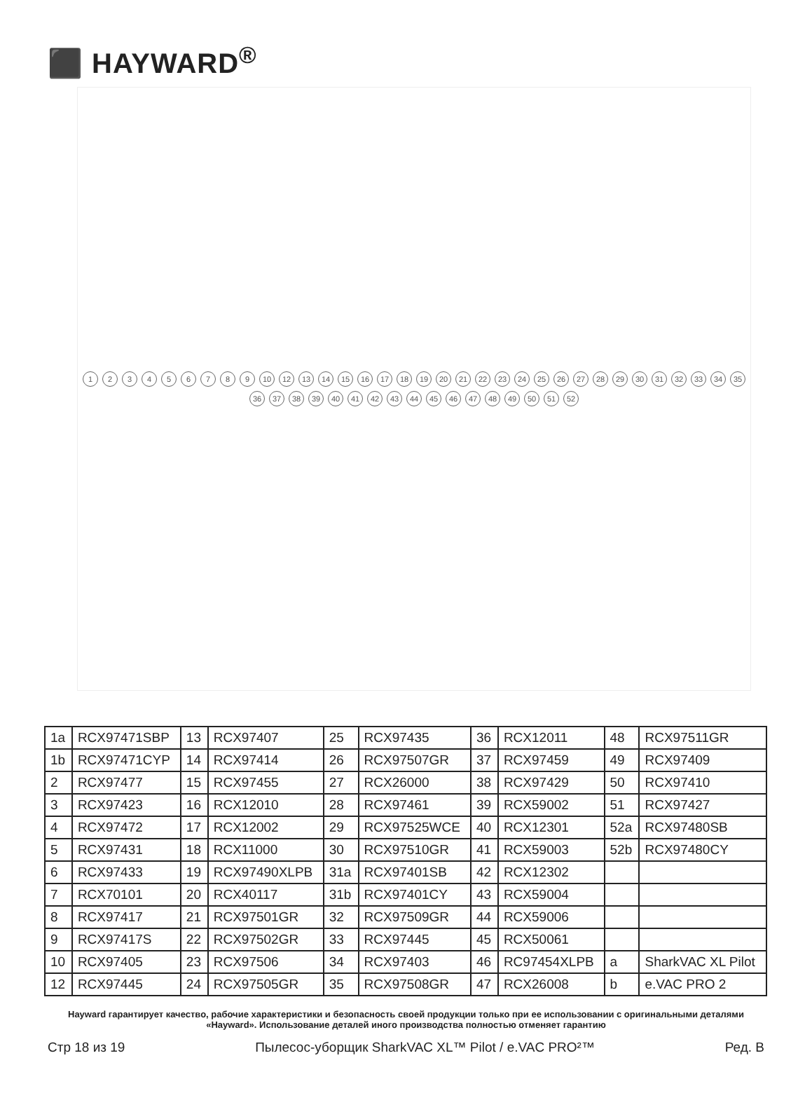⬛ HAYWARD<sup>®</sup>
123456789 10 12 13 14 15 16 17 18 19 20 21 22 23 24 25 26 27 28 29 30 31 32 33 34 35 36 37 38 39 40 41 42 43 44 45 46 47 48 49 50 51 52
| 1a | RCX97471SBP | 13 | RCX97407 | 25 | RCX97435 | 36 | RCX12011 | 48 | RCX97511GR |
| 1b | RCX97471CYP | 14 | RCX97414 | 26 | RCX97507GR | 37 | RCX97459 | 49 | RCX97409 |
| 2 | RCX97477 | 15 | RCX97455 | 27 | RCX26000 | 38 | RCX97429 | 50 | RCX97410 |
| 3 | RCX97423 | 16 | RCX12010 | 28 | RCX97461 | 39 | RCX59002 | 51 | RCX97427 |
| 4 | RCX97472 | 17 | RCX12002 | 29 | RCX97525WCE | 40 | RCX12301 | 52a | RCX97480SB |
| 5 | RCX97431 | 18 | RCX11000 | 30 | RCX97510GR | 41 | RCX59003 | 52b | RCX97480CY |
| 6 | RCX97433 | 19 | RCX97490XLPB | 31a | RCX97401SB | 42 | RCX12302 | | |
| 7 | RCX70101 | 20 | RCX40117 | 31b | RCX97401CY | 43 | RCX59004 | | |
| 8 | RCX97417 | 21 | RCX97501GR | 32 | RCX97509GR | 44 | RCX59006 | | |
| 9 | RCX97417S | 22 | RCX97502GR | 33 | RCX97445 | 45 | RCX50061 | | |
| 10 | RCX97405 | 23 | RCX97506 | 34 | RCX97403 | 46 | RC97454XLPB | a | SharkVAC XL Pilot |
| 12 | RCX97445 | 24 | RCX97505GR | 35 | RCX97508GR | 47 | RCX26008 | b | e.VAC PRO 2 |
Hayward гарантирует качество, рабочие характеристики и безопасность своей продукции только при ее использовании с оригинальными деталями «Hayward». Использование деталей иного производства полностью отменяет гарантию
Стр 18 из 19 Пылесос-уборщик SharkVAC XL™ Pilot / e.VAC PRO²™ Ред. B